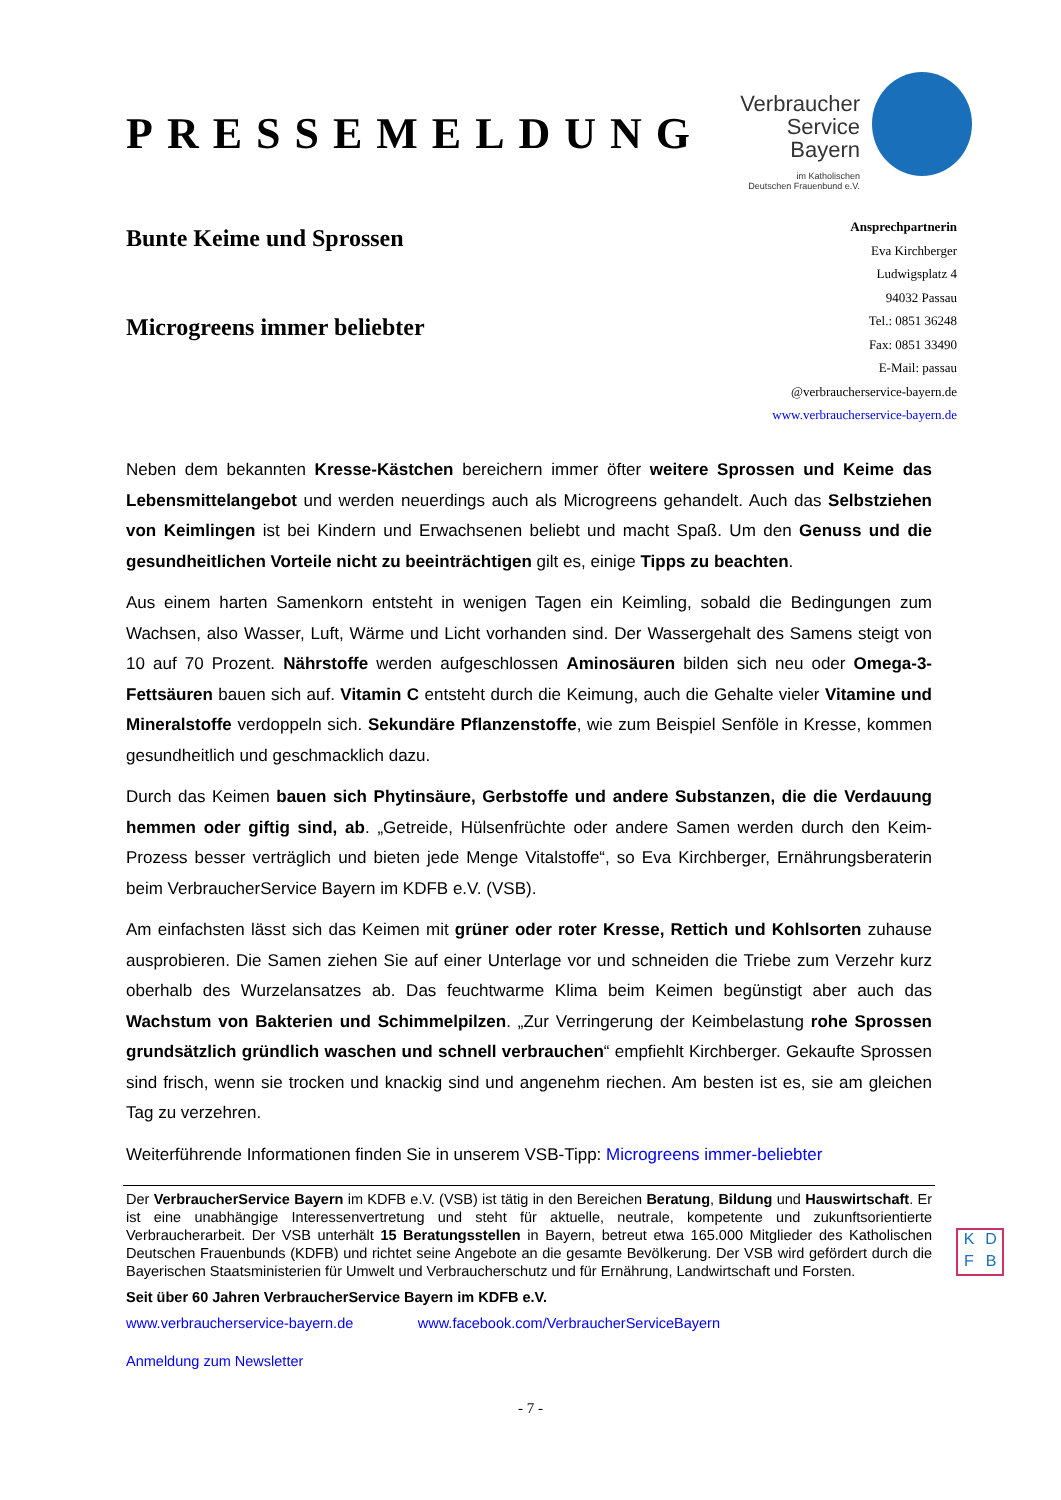PRESSEMELDUNG
Verbraucher
Service
Bayern
im Katholischen
Deutschen Frauenbund e.V.
Bunte Keime und Sprossen
Microgreens immer beliebter
Ansprechpartnerin
Eva Kirchberger
Ludwigsplatz 4
94032 Passau
Tel.: 0851 36248
Fax: 0851 33490
E-Mail: passau
@verbraucherservice-bayern.de
www.verbraucherservice-bayern.de
Neben dem bekannten Kresse-Kästchen bereichern immer öfter weitere Sprossen und Keime das Lebensmittelangebot und werden neuerdings auch als Microgreens gehandelt. Auch das Selbstziehen von Keimlingen ist bei Kindern und Erwachsenen beliebt und macht Spaß. Um den Genuss und die gesundheitlichen Vorteile nicht zu beeinträchtigen gilt es, einige Tipps zu beachten.
Aus einem harten Samenkorn entsteht in wenigen Tagen ein Keimling, sobald die Bedingungen zum Wachsen, also Wasser, Luft, Wärme und Licht vorhanden sind. Der Wassergehalt des Samens steigt von 10 auf 70 Prozent. Nährstoffe werden aufgeschlossen Aminosäuren bilden sich neu oder Omega-3-Fettsäuren bauen sich auf. Vitamin C entsteht durch die Keimung, auch die Gehalte vieler Vitamine und Mineralstoffe verdoppeln sich. Sekundäre Pflanzenstoffe, wie zum Beispiel Senföle in Kresse, kommen gesundheitlich und geschmacklich dazu.
Durch das Keimen bauen sich Phytinsäure, Gerbstoffe und andere Substanzen, die die Verdauung hemmen oder giftig sind, ab. „Getreide, Hülsenfrüchte oder andere Samen werden durch den Keim-Prozess besser verträglich und bieten jede Menge Vitalstoffe“, so Eva Kirchberger, Ernährungsberaterin beim VerbraucherService Bayern im KDFB e.V. (VSB).
Am einfachsten lässt sich das Keimen mit grüner oder roter Kresse, Rettich und Kohlsorten zuhause ausprobieren. Die Samen ziehen Sie auf einer Unterlage vor und schneiden die Triebe zum Verzehr kurz oberhalb des Wurzelansatzes ab. Das feuchtwarme Klima beim Keimen begünstigt aber auch das Wachstum von Bakterien und Schimmelpilzen. „Zur Verringerung der Keimbelastung rohe Sprossen grundsätzlich gründlich waschen und schnell verbrauchen“ empfiehlt Kirchberger. Gekaufte Sprossen sind frisch, wenn sie trocken und knackig sind und angenehm riechen. Am besten ist es, sie am gleichen Tag zu verzehren.
Weiterführende Informationen finden Sie in unserem VSB-Tipp: Microgreens immer-beliebter
Der VerbraucherService Bayern im KDFB e.V. (VSB) ist tätig in den Bereichen Beratung, Bildung und Hauswirtschaft. Er ist eine unabhängige Interessenvertretung und steht für aktuelle, neutrale, kompetente und zukunftsorientierte Verbraucherarbeit. Der VSB unterhält 15 Beratungsstellen in Bayern, betreut etwa 165.000 Mitglieder des Katholischen Deutschen Frauenbunds (KDFB) und richtet seine Angebote an die gesamte Bevölkerung. Der VSB wird gefördert durch die Bayerischen Staatsministerien für Umwelt und Verbraucherschutz und für Ernährung, Landwirtschaft und Forsten.
Seit über 60 Jahren VerbraucherService Bayern im KDFB e.V.
www.verbraucherservice-bayern.de www.facebook.com/VerbraucherServiceBayern
Anmeldung zum Newsletter
K D F B
- 7 -